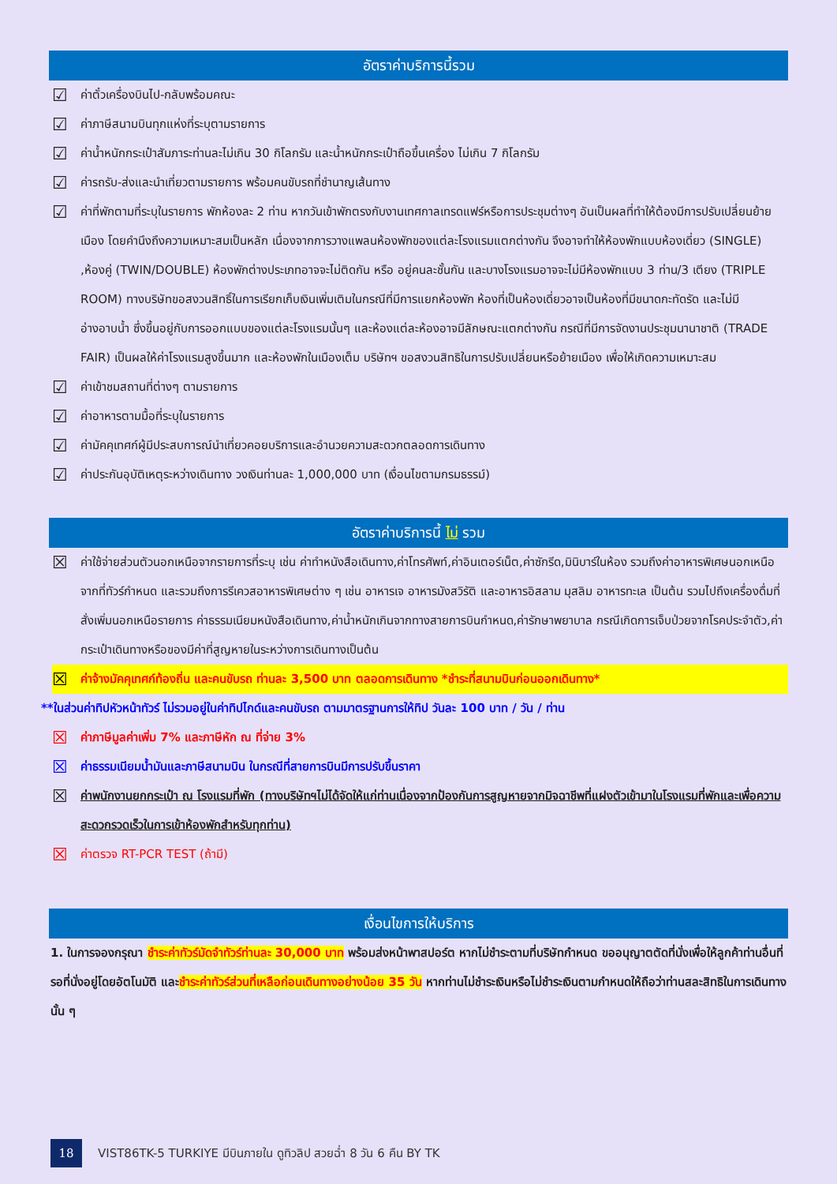อัตราค่าบริการนี้รวม
☑ ค่าตั๋วเครื่องบินไป-กลับพร้อมคณะ
☑ ค่าภาษีสนามบินทุกแห่งที่ระบุตามรายการ
☑ ค่าน้ำหนักกระเป๋าสัมภาระท่านละไม่เกิน 30 กิโลกรัม และน้ำหนักกระเป๋าถือขึ้นเครื่อง ไม่เกิน 7 กิโลกรัม
☑ ค่ารถรับ-ส่งและนำเที่ยวตามรายการ พร้อมคนขับรถที่ชำนาญเส้นทาง
☑ ค่าที่พักตามที่ระบุในรายการ พักห้องละ 2 ท่าน หากวันเข้าพักตรงกับงานเทศกาลเทรดแฟร์หรือการประชุมต่างๆ อันเป็นผลที่ทำให้ต้องมีการปรับเปลี่ยนย้ายเมือง โดยคำนึงถึงความเหมาะสมเป็นหลัก เนื่องจากการวางแพลนห้องพักของแต่ละโรงแรมแตกต่างกัน จึงอาจทำให้ห้องพักแบบห้องเดี่ยว (SINGLE) ,ห้องคู่ (TWIN/DOUBLE) ห้องพักต่างประเภทอาจจะไม่ติดกัน หรือ อยู่คนละชั้นกัน และบางโรงแรมอาจจะไม่มีห้องพักแบบ 3 ท่าน/3 เตียง (TRIPLE ROOM) ทางบริษัทขอสงวนสิทธิ์ในการเรียกเก็บเงินเพิ่มเติมในกรณีที่มีการแยกห้องพัก ห้องที่เป็นห้องเดี่ยวอาจเป็นห้องที่มีขนาดกะทัดรัด และไม่มีอ่างอาบน้ำ ซึ่งขึ้นอยู่กับการออกแบบของแต่ละโรงแรมนั้นๆ และห้องแต่ละห้องอาจมีลักษณะแตกต่างกัน กรณีที่มีการจัดงานประชุมนานาชาติ (TRADE FAIR) เป็นผลให้ค่าโรงแรมสูงขึ้นมาก และห้องพักในเมืองเต็ม บริษัทฯ ขอสงวนสิทธิในการปรับเปลี่ยนหรือย้ายเมือง เพื่อให้เกิดความเหมาะสม
☑ ค่าเข้าชมสถานที่ต่างๆ ตามรายการ
☑ ค่าอาหารตามมื้อที่ระบุในรายการ
☑ ค่ามัคคุเทศก์ผู้มีประสบการณ์นำเที่ยวคอยบริการและอำนวยความสะดวกตลอดการเดินทาง
☑ ค่าประกันอุบัติเหตุระหว่างเดินทาง วงเงินท่านละ 1,000,000 บาท (เงื่อนไขตามกรมธรรม์)
อัตราค่าบริการนี้ ไม่ รวม
☒ ค่าใช้จ่ายส่วนตัวนอกเหนือจากรายการที่ระบุ เช่น ค่าทำหนังสือเดินทาง,ค่าโทรศัพท์,ค่าอินเตอร์เน็ต,ค่าซักรีด,มินิบาร์ในห้อง รวมถึงค่าอาหารพิเศษนอกเหนือจากที่ทัวร์กำหนด และรวมถึงการรีเควสอาหารพิเศษต่าง ๆ เช่น อาหารเจ อาหารมังสวิรัติ และอาหารอิสลาม มุสลิม อาหารทะเล เป็นต้น รวมไปถึงเครื่องดื่มที่สั่งเพิ่มนอกเหนือรายการ ค่าธรรมเนียมหนังสือเดินทาง,ค่าน้ำหนักเกินจากทางสายการบินกำหนด,ค่ารักษาพยาบาล กรณีเกิดการเจ็บป่วยจากโรคประจำตัว,ค่ากระเป๋าเดินทางหรือของมีค่าที่สูญหายในระหว่างการเดินทางเป็นต้น
☒ ค่าจ้างมัคคุเทศก์ท้องถิ่น และคนขับรถ ท่านละ 3,500 บาท ตลอดการเดินทาง *ชำระที่สนามบินก่อนออกเดินทาง*
**ในส่วนค่าทิปหัวหน้าทัวร์ ไม่รวมอยู่ในค่าทิปไกด์และคนขับรถ ตามมาตรฐานการให้ทิป วันละ 100 บาท / วัน / ท่าน
☒ ค่าภาษีมูลค่าเพิ่ม 7% และภาษีหัก ณ ที่จ่าย 3%
☒ ค่าธรรมเนียมน้ำมันและภาษีสนามบิน ในกรณีที่สายการบินมีการปรับขึ้นราคา
☒ ค่าพนักงานยกกระเป๋า ณ โรงแรมที่พัก (ทางบริษัทฯไม่ได้จัดให้แก่ท่านเนื่องจากป้องกันการสูญหายจากมิจฉาชีพที่แฝงตัวเข้ามาในโรงแรมที่พักและเพื่อความสะดวกรวดเร็วในการเข้าห้องพักสำหรับทุกท่าน)
☒ ค่าตรวจ RT-PCR TEST (ถ้ามี)
เงื่อนไขการให้บริการ
1. ในการจองกรุณา ชำระค่าทัวร์มัดจำทัวร์ท่านละ 30,000 บาท พร้อมส่งหน้าพาสปอร์ต หากไม่ชำระตามที่บริษัทกำหนด ขออนุญาตตัดที่นั่งเพื่อให้ลูกค้าท่านอื่นที่รอที่นั่งอยู่โดยอัตโนมัติ และชำระค่าทัวร์ส่วนที่เหลือก่อนเดินทางอย่างน้อย 35 วัน หากท่านไม่ชำระเงินหรือไม่ชำระเงินตามกำหนดให้ถือว่าท่านสละสิทธิในการเดินทางนั้น ๆ
18 VIST86TK-5 TURKIYE มีบินภายใน ดูทิวลิป สวยฉ่ำ 8 วัน 6 คืน BY TK